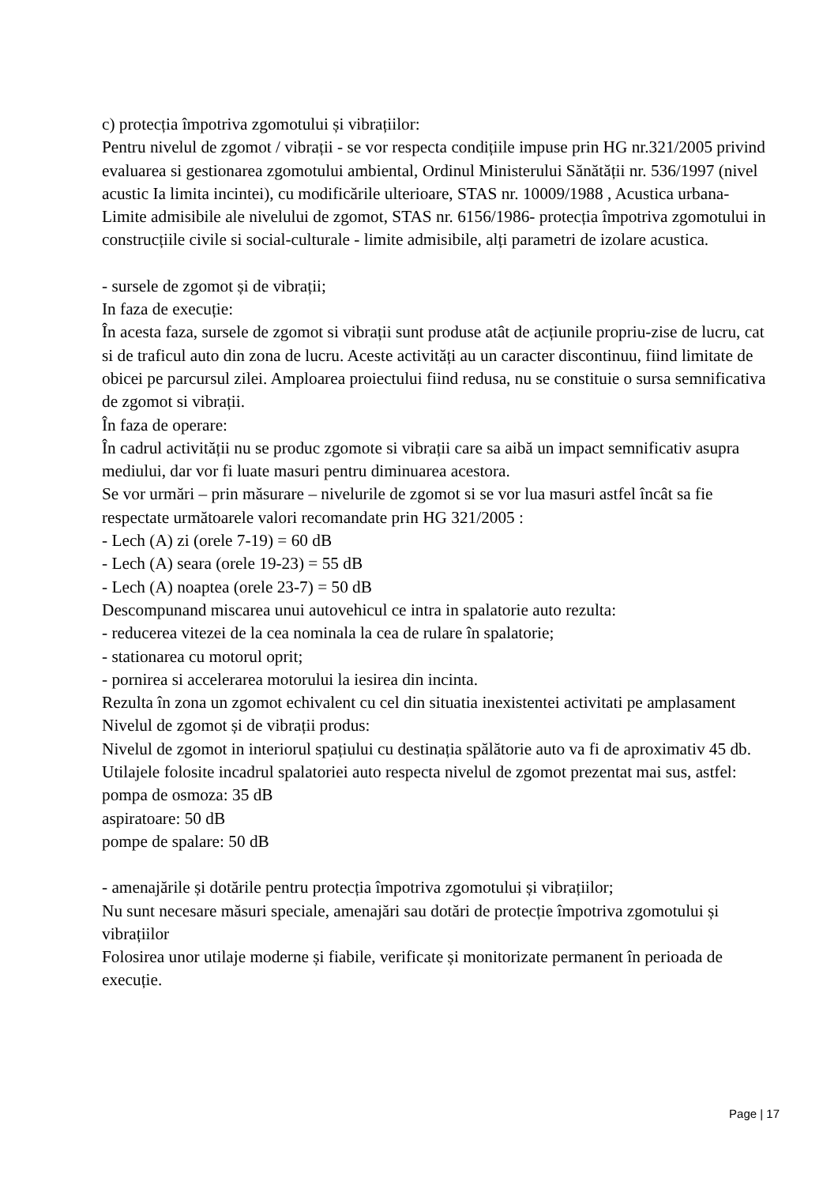c) protecția împotriva zgomotului și vibrațiilor:
Pentru nivelul de zgomot / vibrații - se vor respecta condițiile impuse prin HG nr.321/2005 privind evaluarea si gestionarea zgomotului ambiental, Ordinul Ministerului Sănătății nr. 536/1997 (nivel acustic Ia limita incintei), cu modificările ulterioare, STAS nr. 10009/1988 , Acustica urbana- Limite admisibile ale nivelului de zgomot, STAS nr. 6156/1986- protecția împotriva zgomotului in construcțiile civile si social-culturale - limite admisibile, alți parametri de izolare acustica.
- sursele de zgomot și de vibrații;
In faza de execuție:
În acesta faza, sursele de zgomot si vibrații sunt produse atât de acțiunile propriu-zise de lucru, cat si de traficul auto din zona de lucru. Aceste activități au un caracter discontinuu, fiind limitate de obicei pe parcursul zilei. Amploarea proiectului fiind redusa, nu se constituie o sursa semnificativa de zgomot si vibrații.
În faza de operare:
În cadrul activității nu se produc zgomote si vibrații care sa aibă un impact semnificativ asupra mediului, dar vor fi luate masuri pentru diminuarea acestora.
Se vor urmări – prin măsurare – nivelurile de zgomot si se vor lua masuri astfel încât sa fie respectate următoarele valori recomandate prin HG 321/2005 :
- Lech (A) zi (orele 7-19) = 60 dB
- Lech (A) seara (orele 19-23) = 55 dB
- Lech (A) noaptea (orele 23-7) = 50 dB
Descompunand miscarea unui autovehicul ce intra in spalatorie auto rezulta:
- reducerea vitezei de la cea nominala la cea de rulare în spalatorie;
- stationarea cu motorul oprit;
- pornirea si accelerarea motorului la iesirea din incinta.
Rezulta în zona un zgomot echivalent cu cel din situatia inexistentei activitati pe amplasament
Nivelul de zgomot și de vibrații produs:
Nivelul de zgomot in interiorul spațiului cu destinația spălătorie auto va fi de aproximativ 45 db.
Utilajele folosite incadrul spalatoriei auto respecta nivelul de zgomot prezentat mai sus, astfel:
pompa de osmoza: 35 dB
aspiratoare: 50 dB
pompe de spalare: 50 dB
- amenajările și dotările pentru protecția împotriva zgomotului și vibrațiilor;
Nu sunt necesare măsuri speciale, amenajări sau dotări de protecție împotriva zgomotului și vibrațiilor
Folosirea unor utilaje moderne și fiabile, verificate și monitorizate permanent în perioada de execuție.
Page | 17